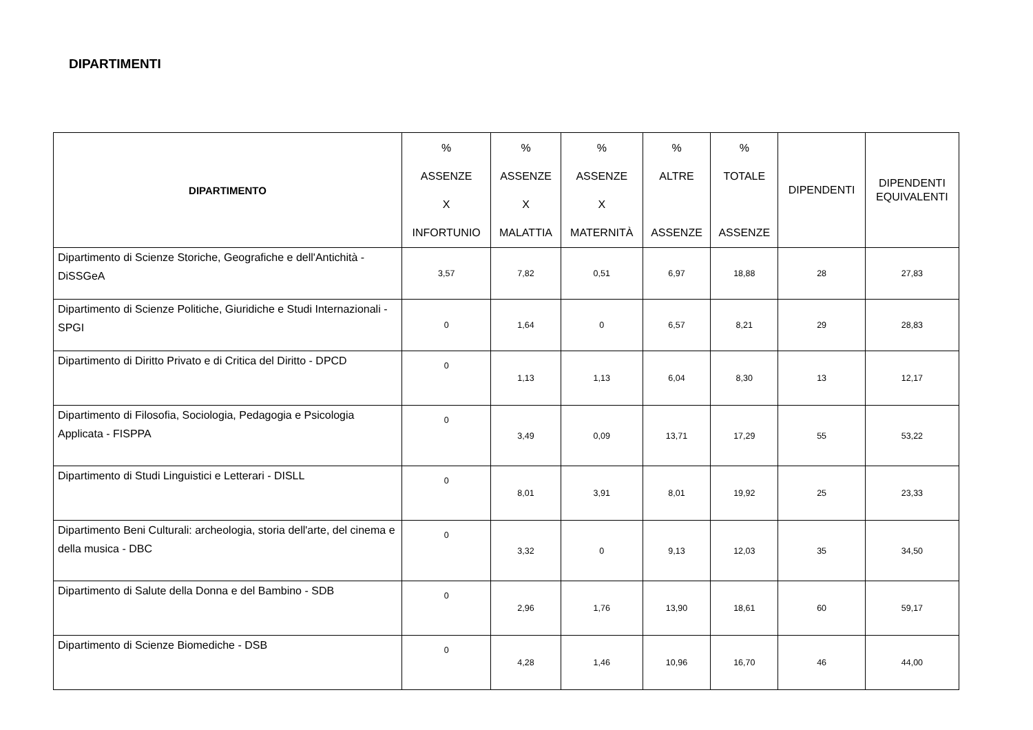DIPARTIMENTI
| DIPARTIMENTO | % ASSENZE X INFORTUNIO | % ASSENZE X MALATTIA | % ASSENZE X MATERNITÀ | % ALTRE ASSENZE | % TOTALE ASSENZE | DIPENDENTI | DIPENDENTI EQUIVALENTI |
| --- | --- | --- | --- | --- | --- | --- | --- |
| Dipartimento di Scienze Storiche, Geografiche e dell'Antichità - DiSSGeA | 3,57 | 7,82 | 0,51 | 6,97 | 18,88 | 28 | 27,83 |
| Dipartimento di Scienze Politiche, Giuridiche e Studi Internazionali - SPGI | 0 | 1,64 | 0 | 6,57 | 8,21 | 29 | 28,83 |
| Dipartimento di Diritto Privato e di Critica del Diritto - DPCD | 0 | 1,13 | 1,13 | 6,04 | 8,30 | 13 | 12,17 |
| Dipartimento di Filosofia, Sociologia, Pedagogia e Psicologia Applicata - FISPPA | 0 | 3,49 | 0,09 | 13,71 | 17,29 | 55 | 53,22 |
| Dipartimento di Studi Linguistici e Letterari - DISLL | 0 | 8,01 | 3,91 | 8,01 | 19,92 | 25 | 23,33 |
| Dipartimento Beni Culturali: archeologia, storia dell'arte, del cinema e della musica - DBC | 0 | 3,32 | 0 | 9,13 | 12,03 | 35 | 34,50 |
| Dipartimento di Salute della Donna e del Bambino - SDB | 0 | 2,96 | 1,76 | 13,90 | 18,61 | 60 | 59,17 |
| Dipartimento di Scienze Biomediche - DSB | 0 | 4,28 | 1,46 | 10,96 | 16,70 | 46 | 44,00 |